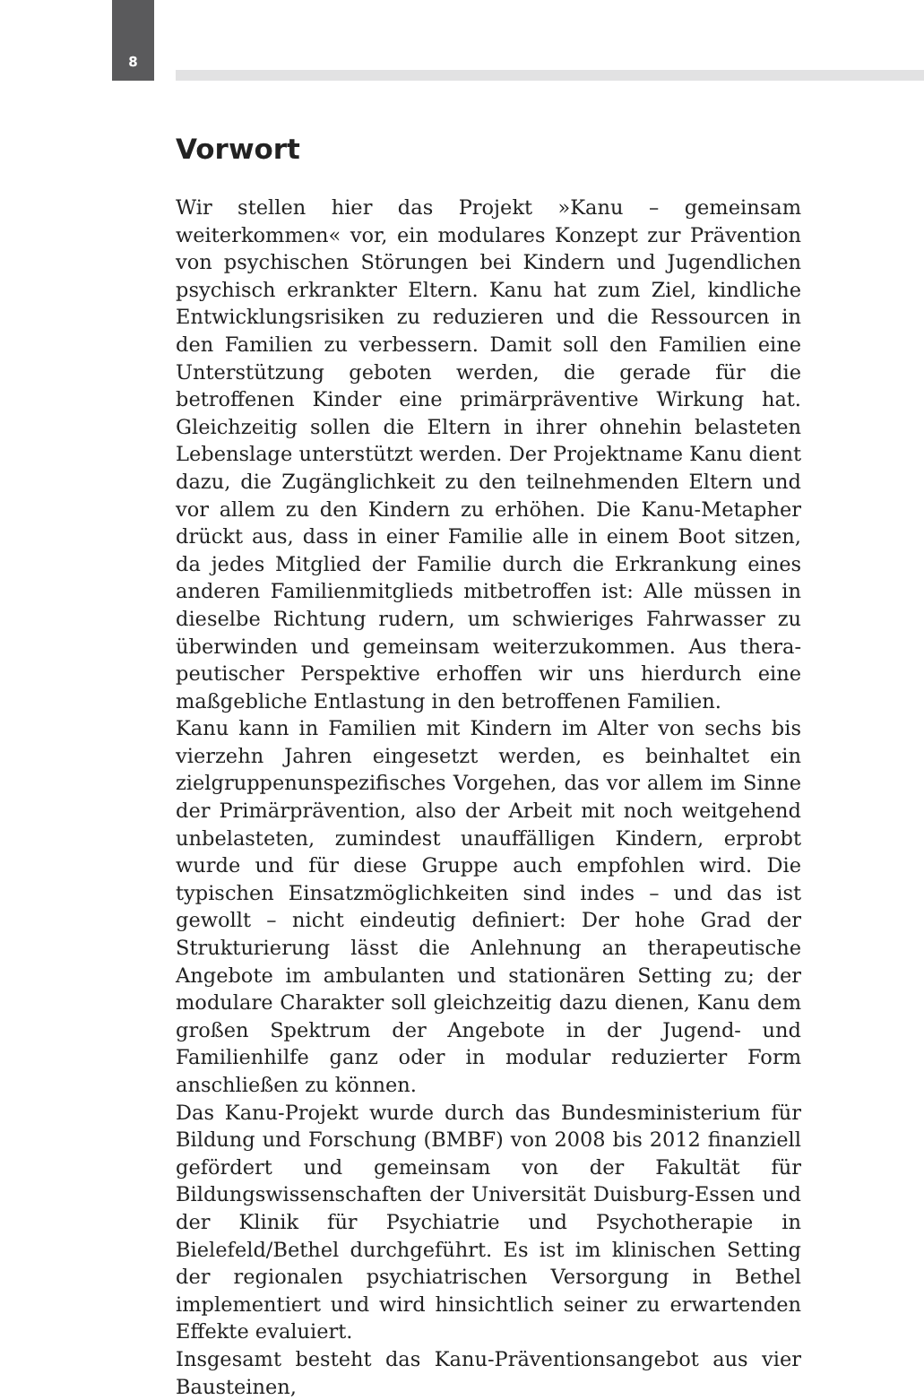8
Vorwort
Wir stellen hier das Projekt »Kanu – gemeinsam weiterkommen« vor, ein modulares Konzept zur Prävention von psychischen Störungen bei Kindern und Jugendlichen psychisch erkrankter Eltern. Kanu hat zum Ziel, kindliche Entwicklungsrisiken zu reduzieren und die Ressourcen in den Familien zu verbessern. Damit soll den Familien eine Unterstüt­zung geboten werden, die gerade für die betroffenen Kinder eine pri­märpräventive Wirkung hat. Gleichzeitig sollen die Eltern in ihrer oh­nehin belasteten Lebenslage unterstützt werden. Der Projektname Kanu dient dazu, die Zugänglichkeit zu den teilnehmenden Eltern und vor allem zu den Kindern zu erhöhen. Die Kanu-Metapher drückt aus, dass in einer Familie alle in einem Boot sitzen, da jedes Mitglied der Fa­milie durch die Erkrankung eines anderen Familienmitglieds mitbetrof­fen ist: Alle müssen in dieselbe Richtung rudern, um schwieriges Fahr­wasser zu überwinden und gemeinsam weiterzukommen. Aus thera­peutischer Perspektive erhoffen wir uns hierdurch eine maßgebliche Entlastung in den betroffenen Familien.
Kanu kann in Familien mit Kindern im Alter von sechs bis vierzehn Jahren eingesetzt werden, es beinhaltet ein zielgruppenunspezifisches Vorgehen, das vor allem im Sinne der Primärprävention, also der Ar­beit mit noch weitgehend unbelasteten, zumindest unauffälligen Kin­dern, erprobt wurde und für diese Gruppe auch empfohlen wird. Die typischen Einsatzmöglichkeiten sind indes – und das ist gewollt – nicht eindeutig definiert: Der hohe Grad der Strukturierung lässt die Anleh­nung an therapeutische Angebote im ambulanten und stationären Set­ting zu; der modulare Charakter soll gleichzeitig dazu dienen, Kanu dem großen Spektrum der Angebote in der Jugend- und Familienhilfe ganz oder in modular reduzierter Form anschließen zu können.
Das Kanu-Projekt wurde durch das Bundesministerium für Bildung und Forschung (BMBF) von 2008 bis 2012 finanziell gefördert und ge­meinsam von der Fakultät für Bildungswissenschaften der Universität Duisburg-Essen und der Klinik für Psychiatrie und Psychotherapie in Bielefeld/Bethel durchgeführt. Es ist im klinischen Setting der regiona­len psychiatrischen Versorgung in Bethel implementiert und wird hin­sichtlich seiner zu erwartenden Effekte evaluiert.
Insgesamt besteht das Kanu-Präventionsangebot aus vier Bausteinen,